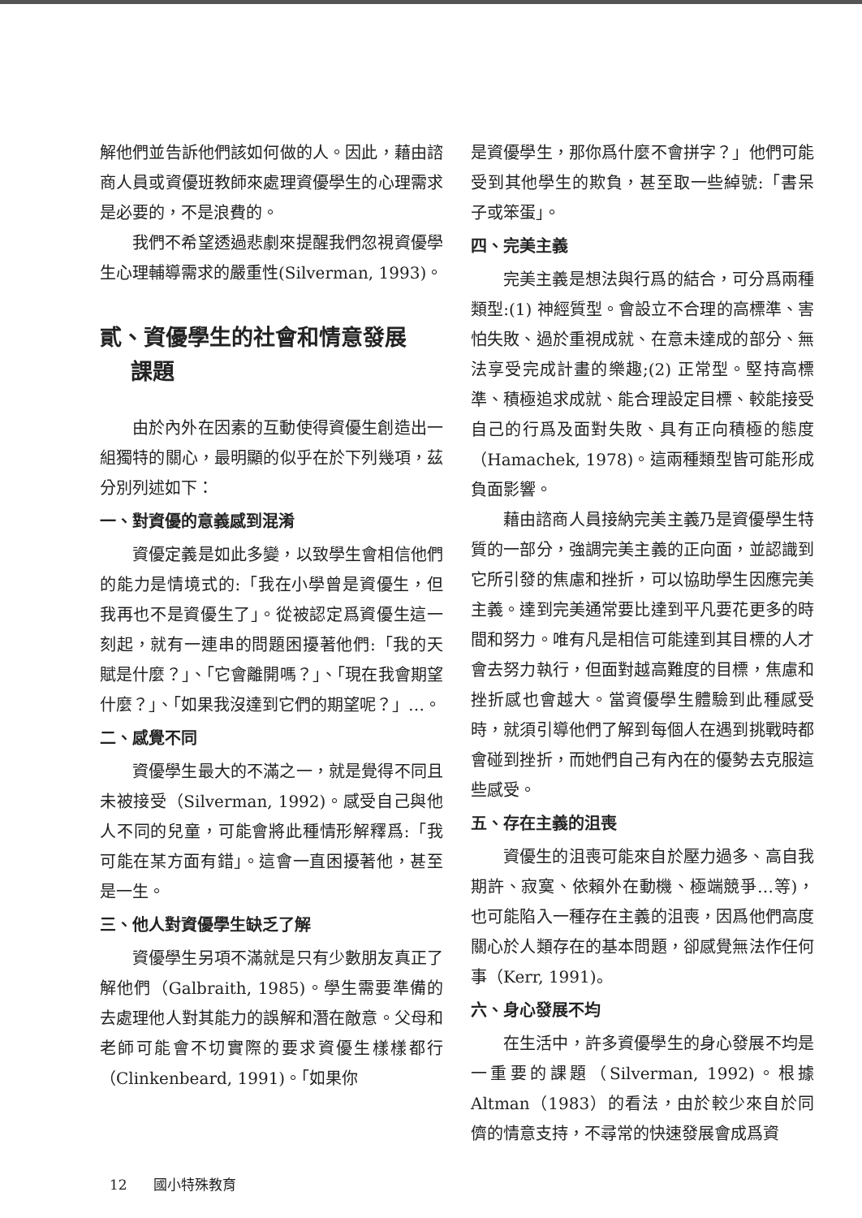解他們並告訴他們該如何做的人。因此，藉由諮商人員或資優班教師來處理資優學生的心理需求是必要的，不是浪費的。
我們不希望透過悲劇來提醒我們忽視資優學生心理輔導需求的嚴重性(Silverman, 1993)。
貳、資優學生的社會和情意發展
課題
由於內外在因素的互動使得資優生創造出一組獨特的關心，最明顯的似乎在於下列幾項，茲分別列述如下：
一、對資優的意義感到混淆
資優定義是如此多變，以致學生會相信他們的能力是情境式的:「我在小學曾是資優生，但我再也不是資優生了」。從被認定爲資優生這一刻起，就有一連串的問題困擾著他們:「我的天賦是什麼？」、「它會離開嗎？」、「現在我會期望什麼？」、「如果我沒達到它們的期望呢？」…。
二、感覺不同
資優學生最大的不滿之一，就是覺得不同且未被接受（Silverman, 1992)。感受自己與他人不同的兒童，可能會將此種情形解釋爲:「我可能在某方面有錯」。這會一直困擾著他，甚至是一生。
三、他人對資優學生缺乏了解
資優學生另項不滿就是只有少數朋友真正了解他們（Galbraith, 1985)。學生需要準備的去處理他人對其能力的誤解和潛在敵意。父母和老師可能會不切實際的要求資優生樣樣都行（Clinkenbeard, 1991)。「如果你
是資優學生，那你爲什麼不會拼字？」他們可能受到其他學生的欺負，甚至取一些綽號:「書呆子或笨蛋」。
四、完美主義
完美主義是想法與行爲的結合，可分爲兩種類型:(1) 神經質型。會設立不合理的高標準、害怕失敗、過於重視成就、在意未達成的部分、無法享受完成計畫的樂趣;(2) 正常型。堅持高標準、積極追求成就、能合理設定目標、較能接受自己的行爲及面對失敗、具有正向積極的態度（Hamachek, 1978)。這兩種類型皆可能形成負面影響。
藉由諮商人員接納完美主義乃是資優學生特質的一部分，強調完美主義的正向面，並認識到它所引發的焦慮和挫折，可以協助學生因應完美主義。達到完美通常要比達到平凡要花更多的時間和努力。唯有凡是相信可能達到其目標的人才會去努力執行，但面對越高難度的目標，焦慮和挫折感也會越大。當資優學生體驗到此種感受時，就須引導他們了解到每個人在遇到挑戰時都會碰到挫折，而她們自己有內在的優勢去克服這些感受。
五、存在主義的沮喪
資優生的沮喪可能來自於壓力過多、高自我期許、寂寞、依賴外在動機、極端競爭…等)，也可能陷入一種存在主義的沮喪，因爲他們高度關心於人類存在的基本問題，卻感覺無法作任何事（Kerr, 1991)。
六、身心發展不均
在生活中，許多資優學生的身心發展不均是一重要的課題（Silverman, 1992)。根據Altman（1983）的看法，由於較少來自於同儕的情意支持，不尋常的快速發展會成爲資
12 國小特殊教育